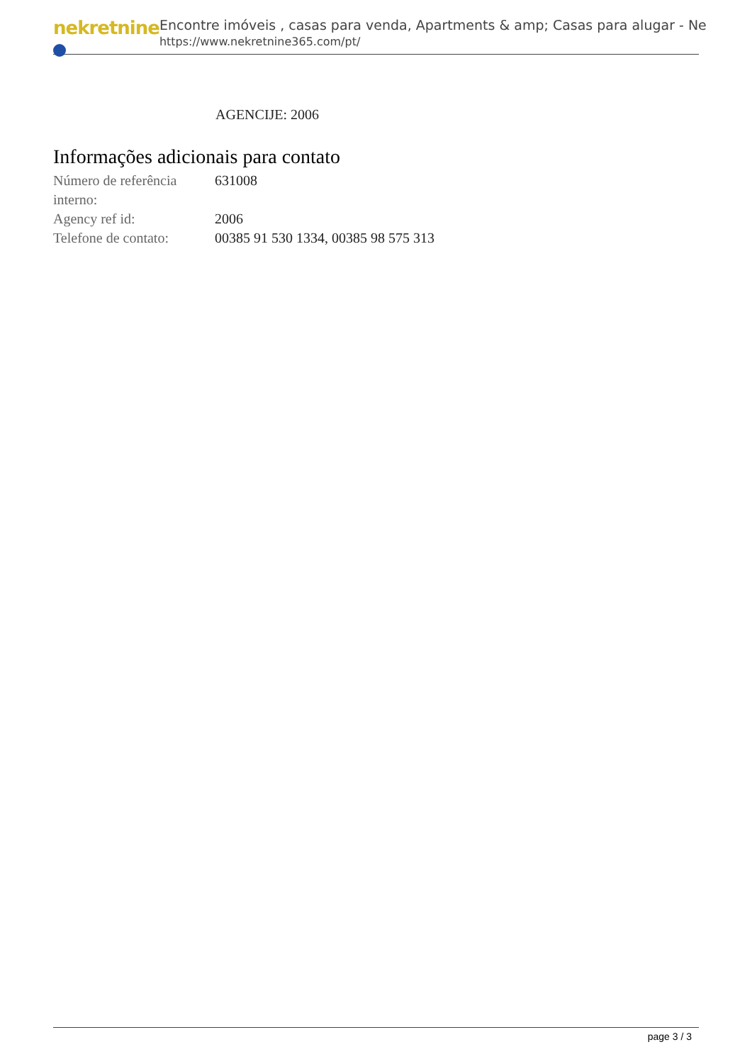nekretnine
Encontre imóveis , casas para venda, Apartments & amp; Casas para alugar - Ne
https://www.nekretnine365.com/pt/
AGENCIJE: 2006
Informações adicionais para contato
| Número de referência interno: | 631008 |
| Agency ref id: | 2006 |
| Telefone de contato: | 00385 91 530 1334, 00385 98 575 313 |
page 3 / 3